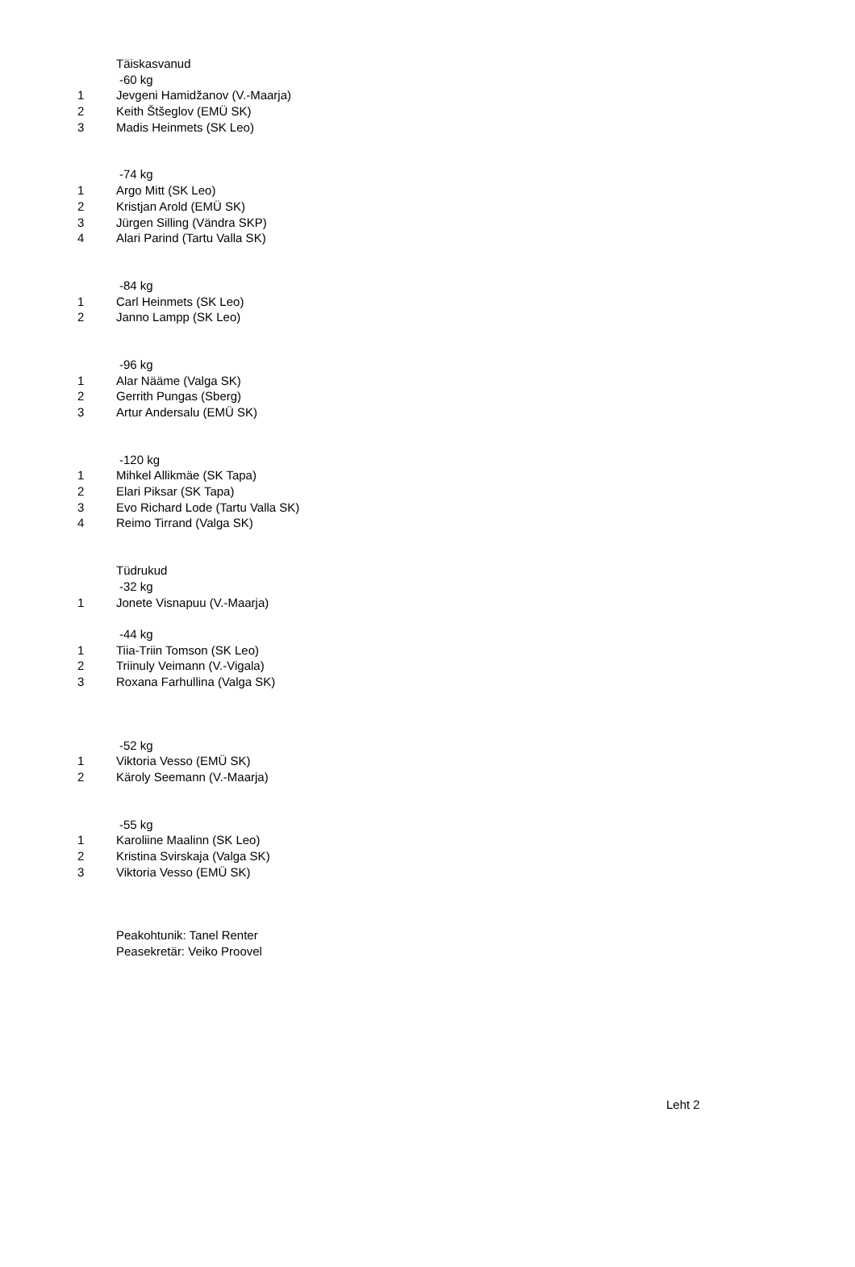| | Täiskasvanud |
| | -60 kg |
| 1 | Jevgeni Hamidžanov (V.-Maarja) |
| 2 | Keith Štšeglov (EMÜ SK) |
| 3 | Madis Heinmets (SK Leo) |
| | -74 kg |
| 1 | Argo Mitt (SK Leo) |
| 2 | Kristjan Arold (EMÜ SK) |
| 3 | Jürgen Silling (Vändra SKP) |
| 4 | Alari Parind (Tartu Valla SK) |
| | -84 kg |
| 1 | Carl Heinmets (SK Leo) |
| 2 | Janno Lampp (SK Leo) |
| | -96 kg |
| 1 | Alar Nääme (Valga SK) |
| 2 | Gerrith Pungas (Sberg) |
| 3 | Artur Andersalu (EMÜ SK) |
| | -120 kg |
| 1 | Mihkel Allikmäe (SK Tapa) |
| 2 | Elari Piksar (SK Tapa) |
| 3 | Evo Richard Lode (Tartu Valla SK) |
| 4 | Reimo Tirrand (Valga SK) |
| | Tüdrukud |
| | -32 kg |
| 1 | Jonete Visnapuu (V.-Maarja) |
| | -44 kg |
| 1 | Tiia-Triin Tomson (SK Leo) |
| 2 | Triinuly Veimann (V.-Vigala) |
| 3 | Roxana Farhullina (Valga SK) |
| | -52 kg |
| 1 | Viktoria Vesso (EMÜ SK) |
| 2 | Käroly Seemann (V.-Maarja) |
| | -55 kg |
| 1 | Karoliine Maalinn (SK Leo) |
| 2 | Kristina Svirskaja (Valga SK) |
| 3 | Viktoria Vesso (EMÜ SK) |
| | Peakohtunik: Tanel Renter |
| | Peasekretär: Veiko Proovel |
Leht 2